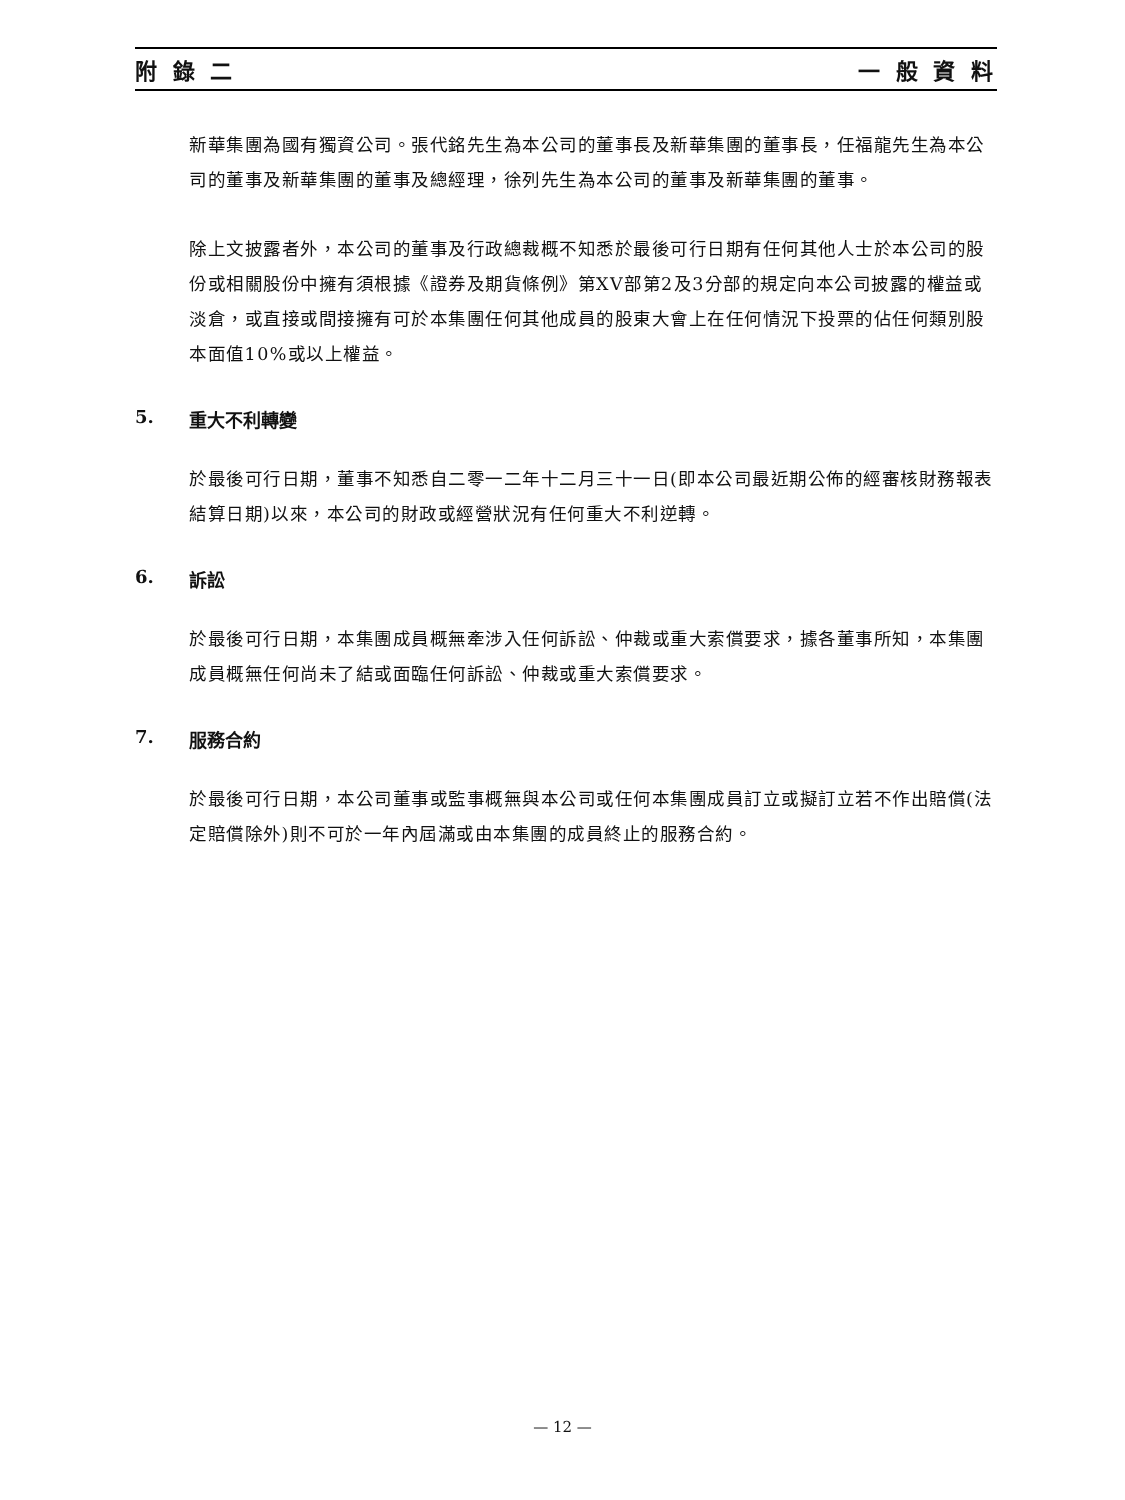附 錄 二 一 般 資 料
新華集團為國有獨資公司。張代銘先生為本公司的董事長及新華集團的董事長，任福龍先生為本公司的董事及新華集團的董事及總經理，徐列先生為本公司的董事及新華集團的董事。
除上文披露者外，本公司的董事及行政總裁概不知悉於最後可行日期有任何其他人士於本公司的股份或相關股份中擁有須根據《證券及期貨條例》第XV部第2及3分部的規定向本公司披露的權益或淡倉，或直接或間接擁有可於本集團任何其他成員的股東大會上在任何情況下投票的佔任何類別股本面值10%或以上權益。
5. 重大不利轉變
於最後可行日期，董事不知悉自二零一二年十二月三十一日(即本公司最近期公佈的經審核財務報表結算日期)以來，本公司的財政或經營狀況有任何重大不利逆轉。
6. 訴訟
於最後可行日期，本集團成員概無牽涉入任何訴訟、仲裁或重大索償要求，據各董事所知，本集團成員概無任何尚未了結或面臨任何訴訟、仲裁或重大索償要求。
7. 服務合約
於最後可行日期，本公司董事或監事概無與本公司或任何本集團成員訂立或擬訂立若不作出賠償(法定賠償除外)則不可於一年內屆滿或由本集團的成員終止的服務合約。
— 12 —